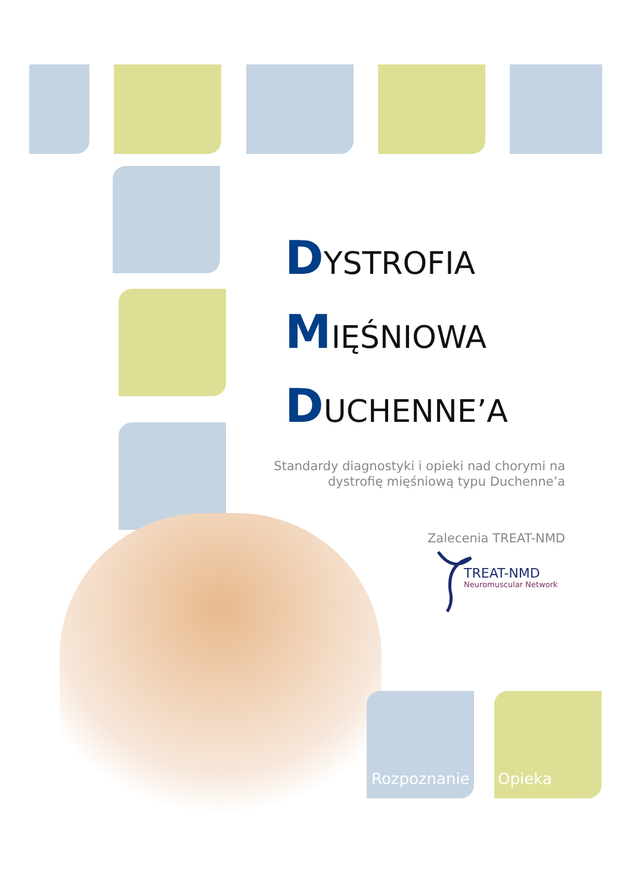DYSTROFIA
MIĘŚNIOWA
DUCHENNE’A
Standardy diagnostyki i opieki nad chorymi na
dystrofię mięśniową typu Duchenne’a
Zalecenia TREAT-NMD
TREAT-NMD
Neuromuscular Network
Rozpoznanie Opieka